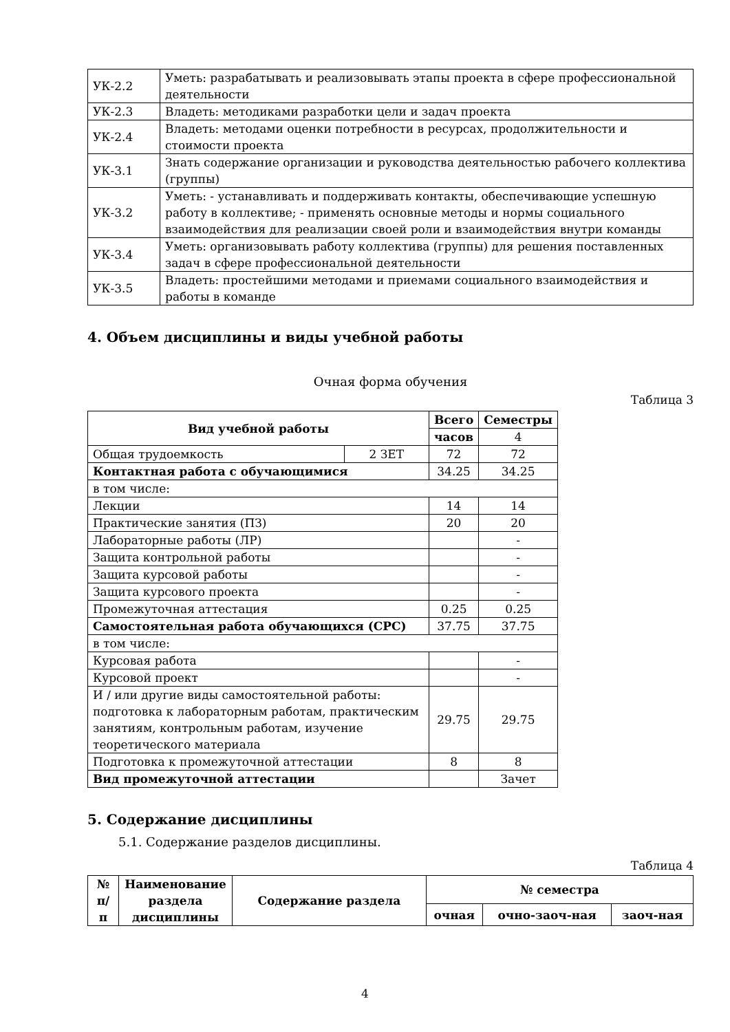| УК-2.2 | Уметь: разрабатывать и реализовывать этапы проекта в сфере профессиональной деятельности |
| УК-2.3 | Владеть: методиками разработки цели и задач проекта |
| УК-2.4 | Владеть: методами оценки потребности в ресурсах, продолжительности и стоимости проекта |
| УК-3.1 | Знать содержание организации и руководства деятельностью рабочего коллектива (группы) |
| УК-3.2 | Уметь: - устанавливать и поддерживать контакты, обеспечивающие успешную работу в коллективе; - применять основные методы и нормы социального взаимодействия для реализации своей роли и взаимодействия внутри команды |
| УК-3.4 | Уметь: организовывать работу коллектива (группы) для решения поставленных задач в сфере профессиональной деятельности |
| УК-3.5 | Владеть: простейшими методами и приемами социального взаимодействия и работы в команде |
4. Объем дисциплины и виды учебной работы
Очная форма обучения
Таблица 3
| Вид учебной работы | | Всего | Семестры |
| --- | --- | --- | --- |
| | | часов | 4 |
| Общая трудоемкость | 2 ЗЕТ | 72 | 72 |
| Контактная работа с обучающимися | | 34.25 | 34.25 |
| в том числе: | | | |
| Лекции | | 14 | 14 |
| Практические занятия (ПЗ) | | 20 | 20 |
| Лабораторные работы (ЛР) | | | - |
| Защита контрольной работы | | | - |
| Защита курсовой работы | | | - |
| Защита курсового проекта | | | - |
| Промежуточная аттестация | | 0.25 | 0.25 |
| Самостоятельная работа обучающихся (СРС) | | 37.75 | 37.75 |
| в том числе: | | | |
| Курсовая работа | | | - |
| Курсовой проект | | | - |
| И / или другие виды самостоятельной работы: подготовка к лабораторным работам, практическим занятиям, контрольным работам, изучение теоретического материала | | 29.75 | 29.75 |
| Подготовка к промежуточной аттестации | | 8 | 8 |
| Вид промежуточной аттестации | | | Зачет |
5. Содержание дисциплины
5.1. Содержание разделов дисциплины.
Таблица 4
| № п/п | Наименование раздела дисциплины | Содержание раздела | № семестра | | |
| --- | --- | --- | --- | --- | --- |
| | | | очная | очно-заоч-ная | заоч-ная |
4